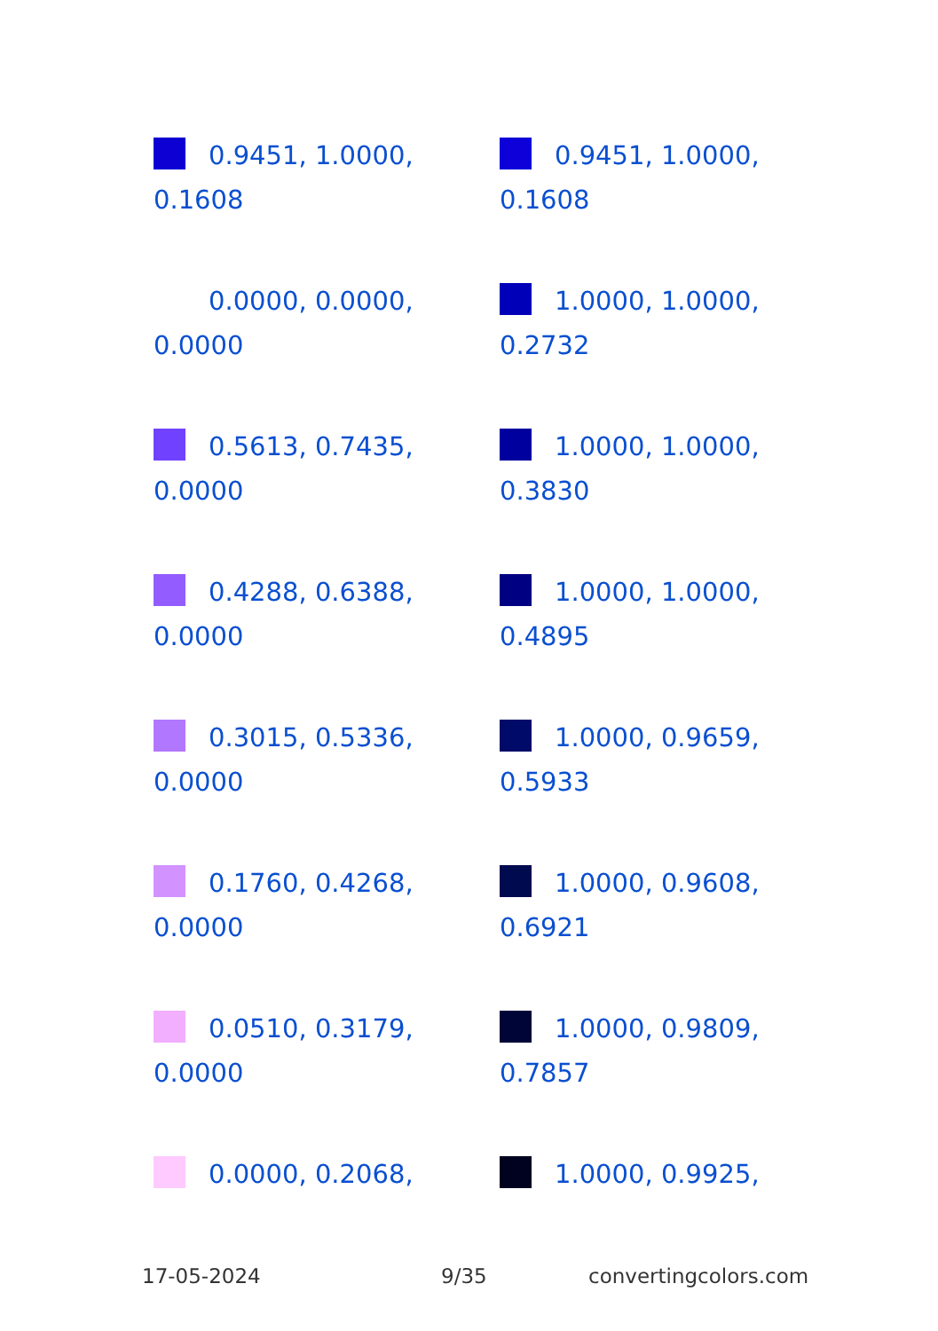0.9451, 1.0000,
0.1608
0.9451, 1.0000,
0.1608
0.0000, 0.0000,
0.0000
1.0000, 1.0000,
0.2732
0.5613, 0.7435,
0.0000
1.0000, 1.0000,
0.3830
0.4288, 0.6388,
0.0000
1.0000, 1.0000,
0.4895
0.3015, 0.5336,
0.0000
1.0000, 0.9659,
0.5933
0.1760, 0.4268,
0.0000
1.0000, 0.9608,
0.6921
0.0510, 0.3179,
0.0000
1.0000, 0.9809,
0.7857
0.0000, 0.2068,
1.0000, 0.9925,
17-05-2024 9/35 convertingcolors.com